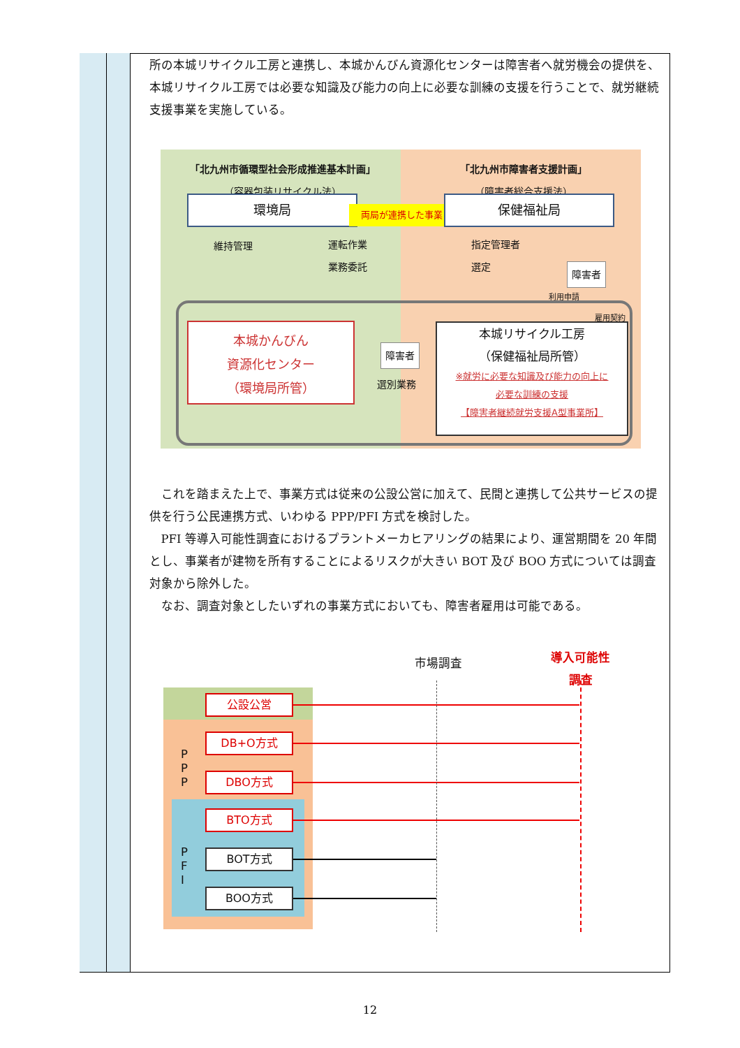所の本城リサイクル工房と連携し、本城かんびん資源化センターは障害者へ就労機会の提供を、本城リサイクル工房では必要な知識及び能力の向上に必要な訓練の支援を行うことで、就労継続支援事業を実施している。
「北九州市循環型社会形成推進基本計画」
（容器包装リサイクル法）
「北九州市障害者支援計画」
（障害者総合支援法）
環境局
両局が連携した事業
保健福祉局
維持管理
運転作業
業務委託
指定管理者
選定
障害者
利用申請
雇用契約
本城かんびん
資源化センター
（環境局所管）
障害者
選別業務
本城リサイクル工房
（保健福祉局所管）
※就労に必要な知識及び能力の向上に
必要な訓練の支援
【障害者継続就労支援A型事業所】
 これを踏まえた上で、事業方式は従来の公設公営に加えて、民間と連携して公共サービスの提供を行う公民連携方式、いわゆる PPP/PFI 方式を検討した。
 PFI 等導入可能性調査におけるプラントメーカヒアリングの結果により、運営期間を 20 年間とし、事業者が建物を所有することによるリスクが大きい BOT 及び BOO 方式については調査対象から除外した。
 なお、調査対象としたいずれの事業方式においても、障害者雇用は可能である。
市場調査
導入可能性
調査
P
P
P
P
F
I
公設公営
DB+O方式
DBO方式
BTO方式
BOT方式
BOO方式
12